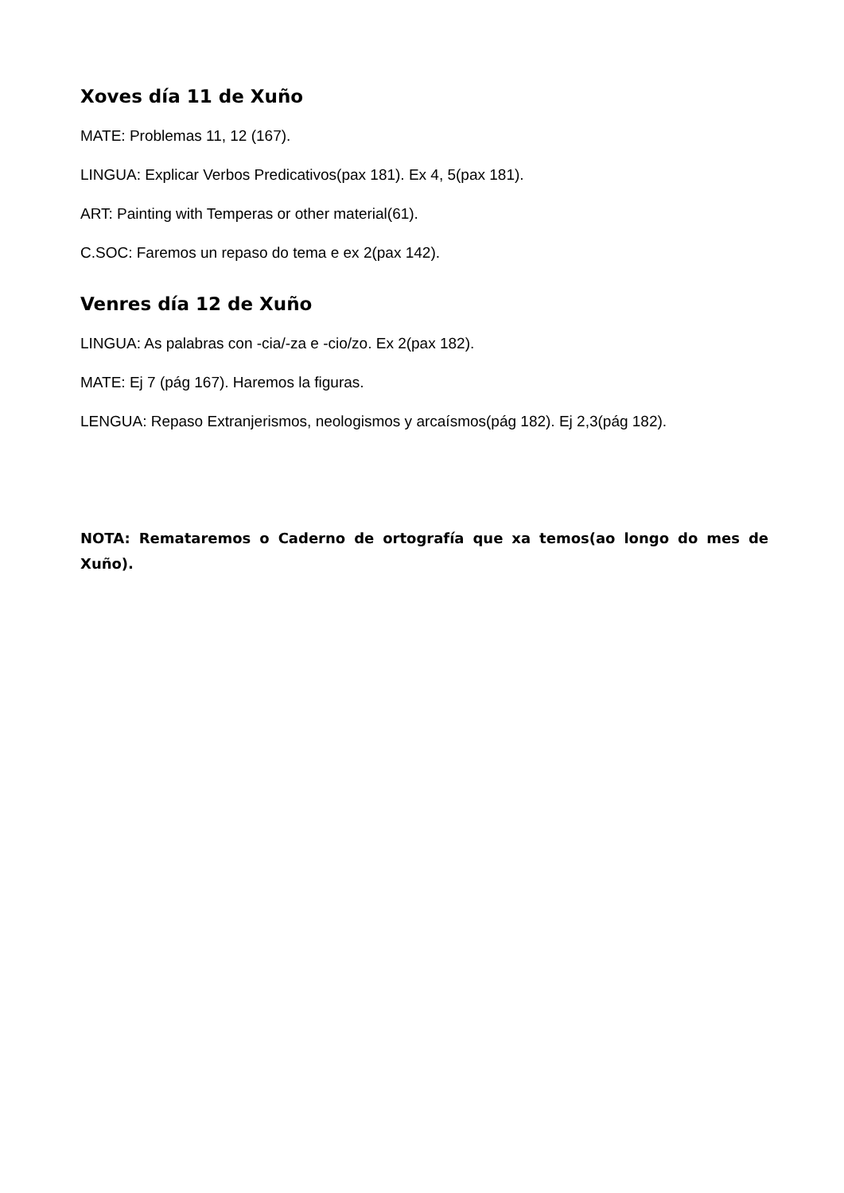Xoves día 11 de Xuño
MATE: Problemas 11, 12 (167).
LINGUA: Explicar Verbos Predicativos(pax 181). Ex 4, 5(pax 181).
ART: Painting with Temperas or other material(61).
C.SOC: Faremos un repaso do tema e ex 2(pax 142).
Venres día 12 de Xuño
LINGUA: As palabras con -cia/-za e -cio/zo. Ex 2(pax 182).
MATE: Ej 7 (pág 167). Haremos la figuras.
LENGUA: Repaso Extranjerismos, neologismos y arcaísmos(pág 182). Ej 2,3(pág 182).
NOTA: Remataremos o Caderno de ortografía que xa temos(ao longo do mes de Xuño).